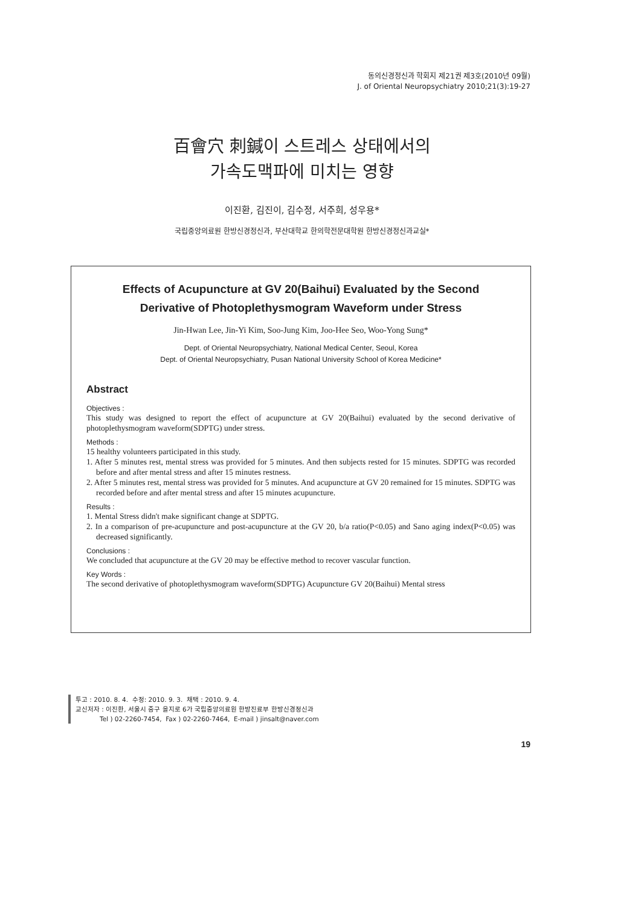동의신경정신과 학회지 제21권 제3호(2010년 09월)
J. of Oriental Neuropsychiatry 2010;21(3):19-27
百會穴 刺鍼이 스트레스 상태에서의
가속도맥파에 미치는 영향
이진환, 김진이, 김수정, 서주희, 성우용*
국립중앙의료원 한방신경정신과, 부산대학교 한의학전문대학원 한방신경정신과교실*
Effects of Acupuncture at GV 20(Baihui) Evaluated by the Second
Derivative of Photoplethysmogram Waveform under Stress
Jin-Hwan Lee, Jin-Yi Kim, Soo-Jung Kim, Joo-Hee Seo, Woo-Yong Sung*
Dept. of Oriental Neuropsychiatry, National Medical Center, Seoul, Korea
Dept. of Oriental Neuropsychiatry, Pusan National University School of Korea Medicine*
Abstract
Objectives :
This study was designed to report the effect of acupuncture at GV 20(Baihui) evaluated by the second derivative of photoplethysmogram waveform(SDPTG) under stress.
Methods :
15 healthy volunteers participated in this study.
1. After 5 minutes rest, mental stress was provided for 5 minutes. And then subjects rested for 15 minutes. SDPTG was recorded before and after mental stress and after 15 minutes restness.
2. After 5 minutes rest, mental stress was provided for 5 minutes. And acupuncture at GV 20 remained for 15 minutes. SDPTG was recorded before and after mental stress and after 15 minutes acupuncture.
Results :
1. Mental Stress didn't make significant change at SDPTG.
2. In a comparison of pre-acupuncture and post-acupuncture at the GV 20, b/a ratio(P<0.05) and Sano aging index(P<0.05) was decreased significantly.
Conclusions :
We concluded that acupuncture at the GV 20 may be effective method to recover vascular function.
Key Words :
The second derivative of photoplethysmogram waveform(SDPTG) Acupuncture GV 20(Baihui) Mental stress
투고 : 2010. 8. 4. 수정: 2010. 9. 3. 채택 : 2010. 9. 4.
교신저자 : 이진환, 서울시 중구 을지로 6가 국립중앙의료원 한방진료부 한방신경정신과
Tel ) 02-2260-7454, Fax ) 02-2260-7464, E-mail ) jinsalt@naver.com
19